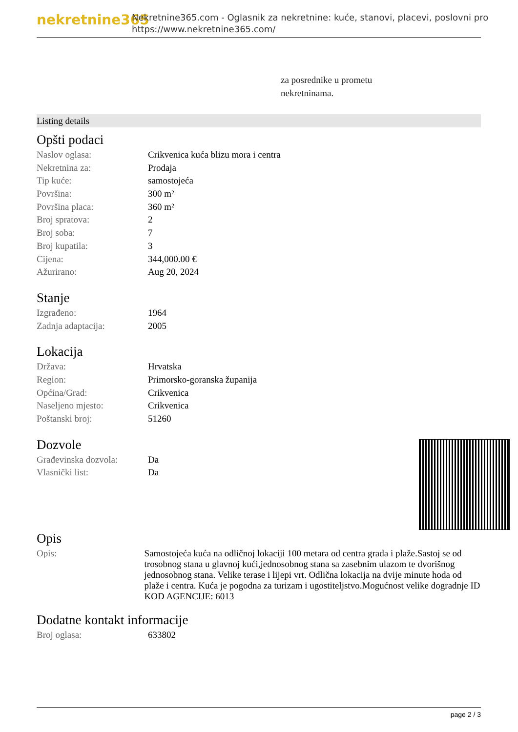nekretnine365
Nekretnine365.com - Oglasnik za nekretnine: kuće, stanovi, placevi, poslovni pro
https://www.nekretnine365.com/
za posrednike u prometu
nekretninama.
Listing details
Opšti podaci
| Naslov oglasa: | Crikvenica kuća blizu mora i centra |
| Nekretnina za: | Prodaja |
| Tip kuće: | samostojeća |
| Površina: | 300 m² |
| Površina placa: | 360 m² |
| Broj spratova: | 2 |
| Broj soba: | 7 |
| Broj kupatila: | 3 |
| Cijena: | 344,000.00 € |
| Ažurirano: | Aug 20, 2024 |
Stanje
| Izgrađeno: | 1964 |
| Zadnja adaptacija: | 2005 |
Lokacija
| Država: | Hrvatska |
| Region: | Primorsko-goranska županija |
| Općina/Grad: | Crikvenica |
| Naseljeno mjesto: | Crikvenica |
| Poštanski broj: | 51260 |
Dozvole
| Građevinska dozvola: | Da |
| Vlasnički list: | Da |
Opis
| Opis: | Samostojeća kuća na odličnoj lokaciji 100 metara od centra grada i plaže.Sastoj se od trosobnog stana u glavnoj kući,jednosobnog stana sa zasebnim ulazom te dvorišnog jednosobnog stana. Velike terase i lijepi vrt. Odlična lokacija na dvije minute hoda od plaže i centra. Kuća je pogodna za turizam i ugostiteljstvo.Mogućnost velike dogradnje ID KOD AGENCIJE: 6013 |
Dodatne kontakt informacije
| Broj oglasa: | 633802 |
page 2 / 3